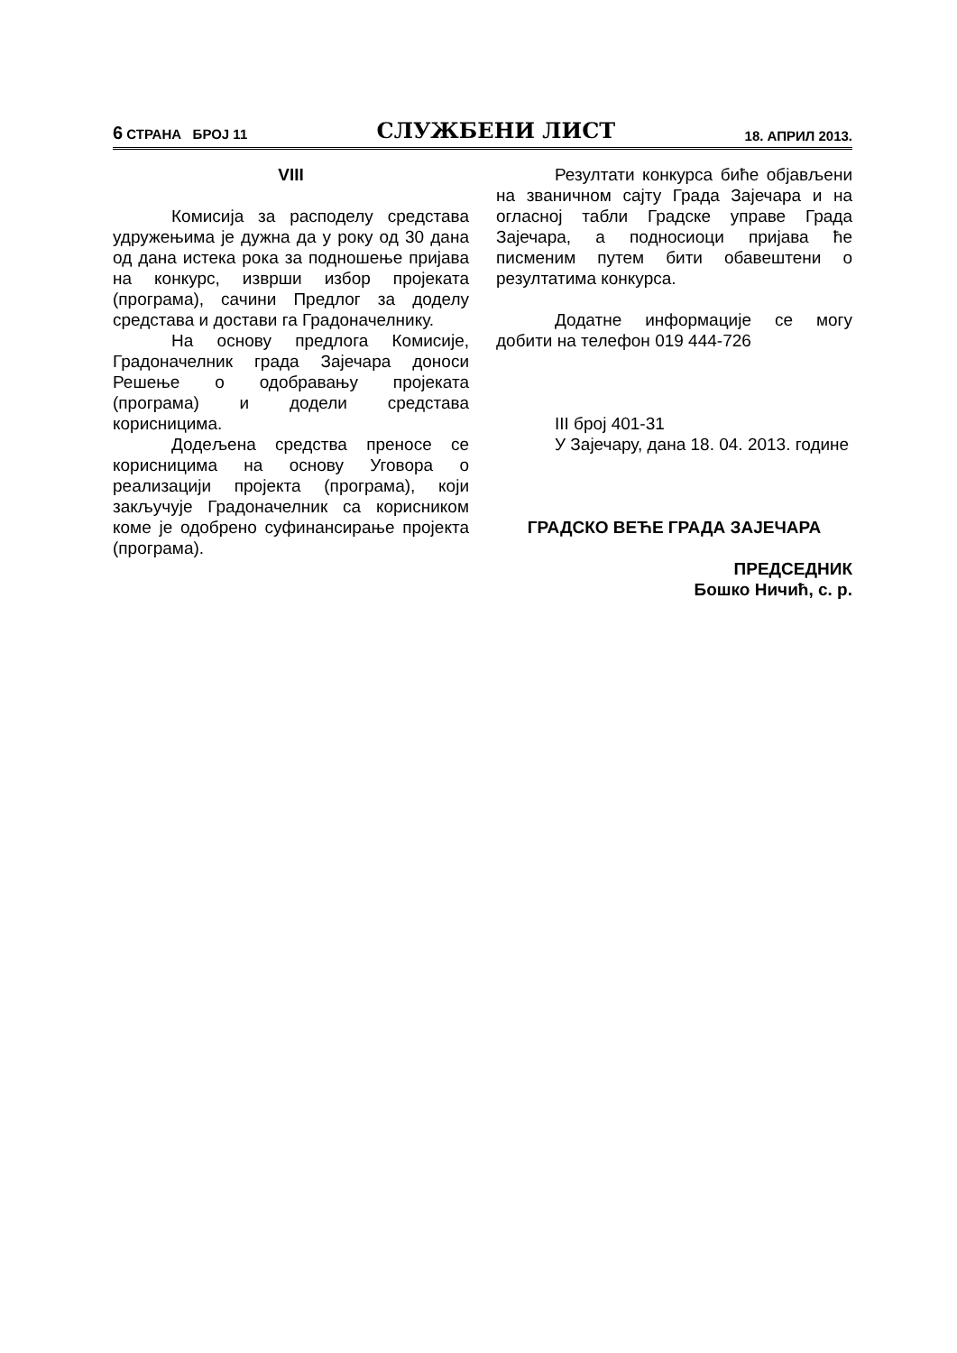6 СТРАНА БРОЈ 11 СЛУЖБЕНИ ЛИСТ 18. АПРИЛ 2013.
VIII
Комисија за расподелу средстава удружењима је дужна да у року од 30 дана од дана истека рока за подношење пријава на конкурс, изврши избор пројеката (програма), сачини Предлог за доделу средстава и достави га Градоначелнику.
На основу предлога Комисије, Градоначелник града Зајечара доноси Решење о одобравању пројеката (програма) и додели средстава корисницима.
Додељена средства преносе се корисницима на основу Уговора о реализацији пројекта (програма), који закључује Градоначелник са корисником коме је одобрено суфинансирање пројекта (програма).
Резултати конкурса биће објављени на званичном сајту Града Зајечара и на огласној табли Градске управе Града Зајечара, а подносиоци пријава ће писменим путем бити обавештени о резултатима конкурса.
Додатне информације се могу добити на телефон 019 444-726
III број 401-31
У Зајечару, дана 18. 04. 2013. године
ГРАДСКО ВЕЋЕ ГРАДА ЗАЈЕЧАРА
ПРЕДСЕДНИК
Бошко Ничић, с. р.